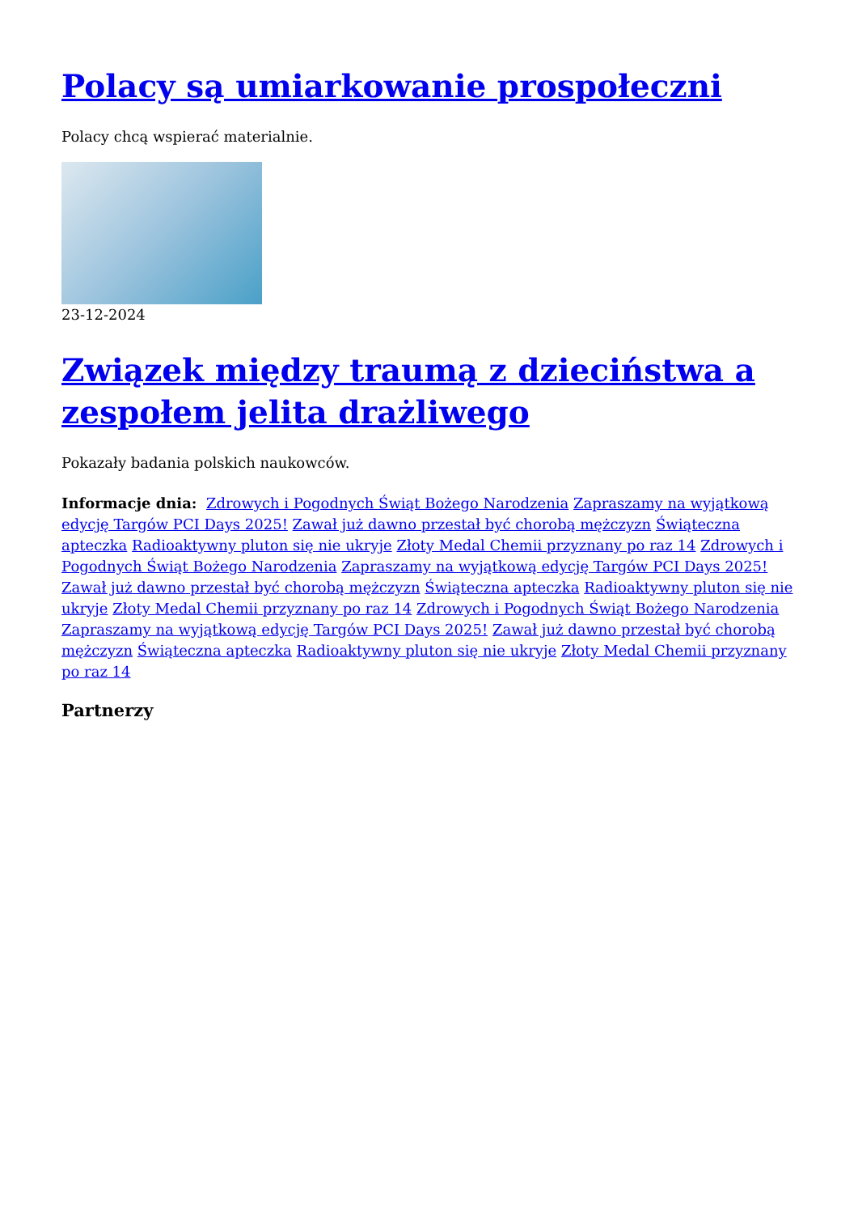Polacy są umiarkowanie prospołeczni
Polacy chcą wspierać materialnie.
23-12-2024
Związek między traumą z dzieciństwa a zespołem jelita drażliwego
Pokazały badania polskich naukowców.
Informacje dnia: Zdrowych i Pogodnych Świąt Bożego Narodzenia Zapraszamy na wyjątkową edycję Targów PCI Days 2025! Zawał już dawno przestał być chorobą mężczyzn Świąteczna apteczka Radioaktywny pluton się nie ukryje Złoty Medal Chemii przyznany po raz 14 Zdrowych i Pogodnych Świąt Bożego Narodzenia Zapraszamy na wyjątkową edycję Targów PCI Days 2025! Zawał już dawno przestał być chorobą mężczyzn Świąteczna apteczka Radioaktywny pluton się nie ukryje Złoty Medal Chemii przyznany po raz 14 Zdrowych i Pogodnych Świąt Bożego Narodzenia Zapraszamy na wyjątkową edycję Targów PCI Days 2025! Zawał już dawno przestał być chorobą mężczyzn Świąteczna apteczka Radioaktywny pluton się nie ukryje Złoty Medal Chemii przyznany po raz 14
Partnerzy